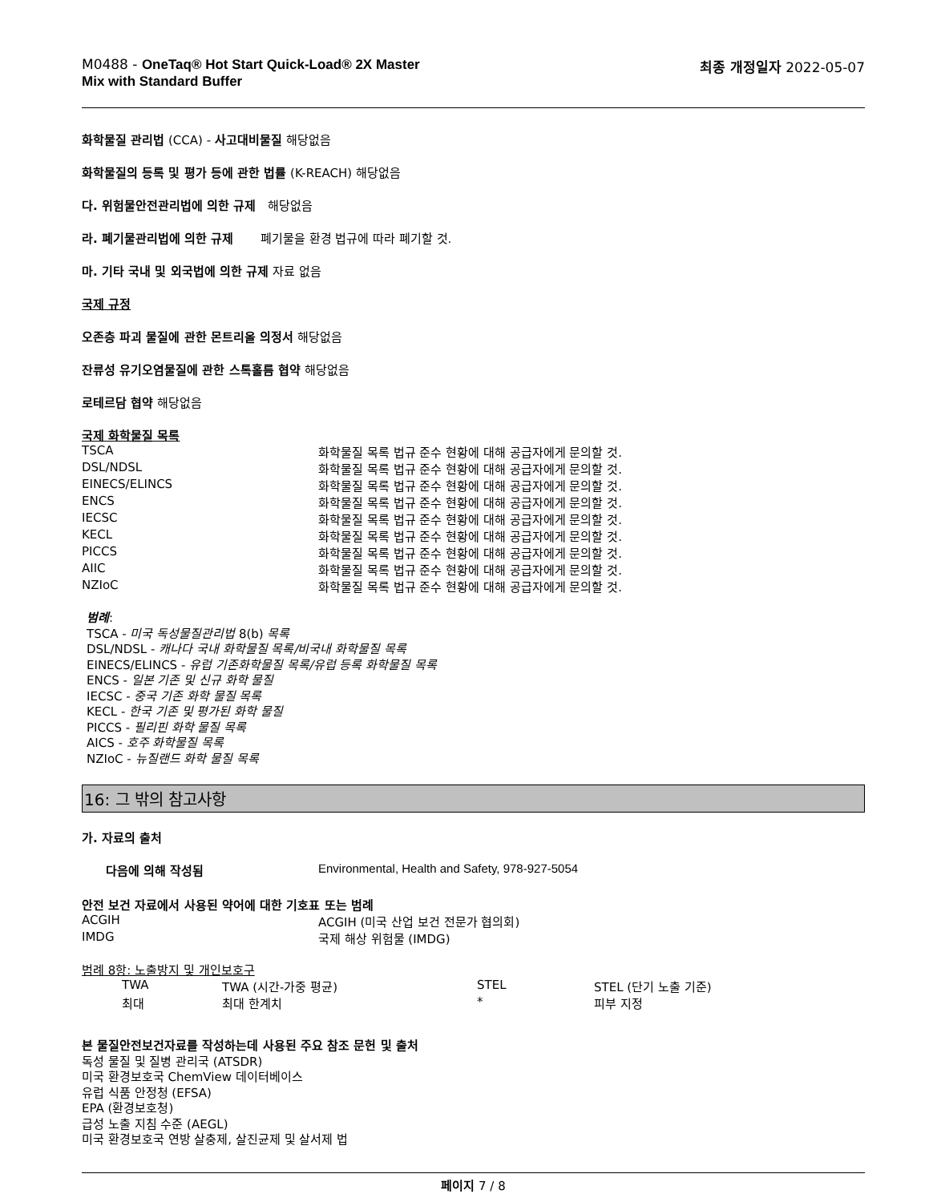M0488 - OneTaq® Hot Start Quick-Load® 2X Master
Mix with Standard Buffer
최종 개정일자 2022-05-07
화학물질 관리법 (CCA) - 사고대비물질 해당없음
화학물질의 등록 및 평가 등에 관한 법률 (K-REACH) 해당없음
다. 위험물안전관리법에 의한 규제 해당없음
라. 폐기물관리법에 의한 규제 폐기물을 환경 법규에 따라 폐기할 것.
마. 기타 국내 및 외국법에 의한 규제 자료 없음
국제 규정
오존층 파괴 물질에 관한 몬트리올 의정서 해당없음
잔류성 유기오염물질에 관한 스톡홀름 협약 해당없음
로테르담 협약 해당없음
국제 화학물질 목록
| TSCA | 화학물질 목록 법규 준수 현황에 대해 공급자에게 문의할 것. |
| DSL/NDSL | 화학물질 목록 법규 준수 현황에 대해 공급자에게 문의할 것. |
| EINECS/ELINCS | 화학물질 목록 법규 준수 현황에 대해 공급자에게 문의할 것. |
| ENCS | 화학물질 목록 법규 준수 현황에 대해 공급자에게 문의할 것. |
| IECSC | 화학물질 목록 법규 준수 현황에 대해 공급자에게 문의할 것. |
| KECL | 화학물질 목록 법규 준수 현황에 대해 공급자에게 문의할 것. |
| PICCS | 화학물질 목록 법규 준수 현황에 대해 공급자에게 문의할 것. |
| AIIC | 화학물질 목록 법규 준수 현황에 대해 공급자에게 문의할 것. |
| NZIoC | 화학물질 목록 법규 준수 현황에 대해 공급자에게 문의할 것. |
범례:
TSCA - 미국 독성물질관리법 8(b) 목록
DSL/NDSL - 캐나다 국내 화학물질 목록/비국내 화학물질 목록
EINECS/ELINCS - 유럽 기존화학물질 목록/유럽 등록 화학물질 목록
ENCS - 일본 기존 및 신규 화학 물질
IECSC - 중국 기존 화학 물질 목록
KECL - 한국 기존 및 평가된 화학 물질
PICCS - 필리핀 화학 물질 목록
AICS - 호주 화학물질 목록
NZIoC - 뉴질랜드 화학 물질 목록
16: 그 밖의 참고사항
가. 자료의 출처
| 다음에 의해 작성됨 | Environmental, Health and Safety, 978-927-5054 |
안전 보건 자료에서 사용된 약어에 대한 기호표 또는 범례
| ACGIH | ACGIH (미국 산업 보건 전문가 협의회) |
| IMDG | 국제 해상 위험물 (IMDG) |
범례 8항: 노출방지 및 개인보호구
| TWA | TWA (시간-가중 평균) | STEL | STEL (단기 노출 기준) |
| 최대 | 최대 한계치 | * | 피부 지정 |
본 물질안전보건자료를 작성하는데 사용된 주요 참조 문헌 및 출처
독성 물질 및 질병 관리국 (ATSDR)
미국 환경보호국 ChemView 데이터베이스
유럽 식품 안정청 (EFSA)
EPA (환경보호청)
급성 노출 지침 수준 (AEGL)
미국 환경보호국 연방 살충제, 살진균제 및 살서제 법
페이지 7 / 8